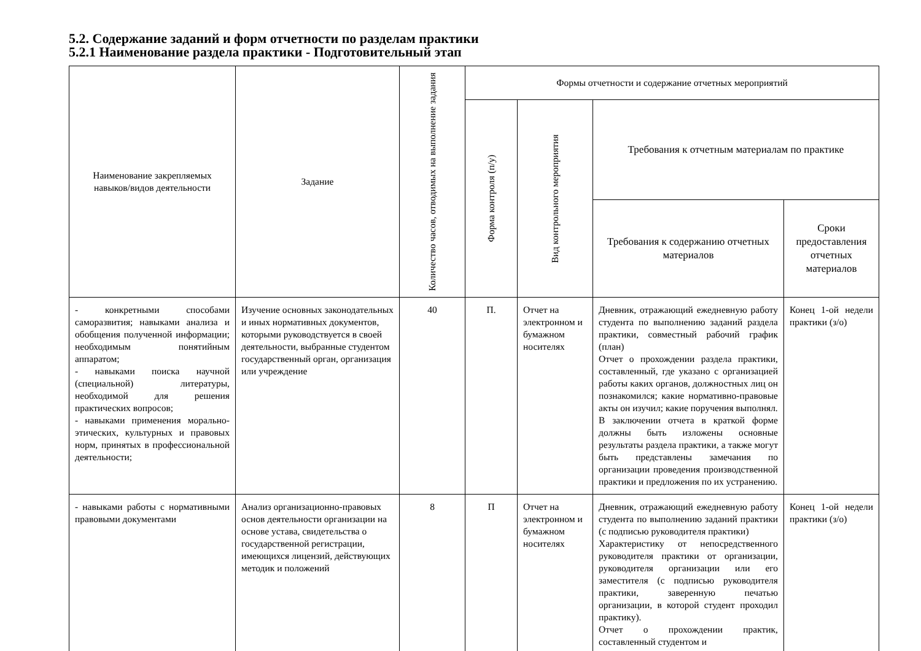5.2. Содержание заданий и форм отчетности по разделам практики
5.2.1 Наименование раздела практики - Подготовительный этап
| Наименование закрепляемых навыков/видов деятельности | Задание | Количество часов, отводимых на выполнение задания | Формы отчетности и содержание отчетных мероприятий | | | |
| --- | --- | --- | --- | --- | --- | --- |
| | | | Форма контроля (п/у) | Вид контрольного мероприятия | Требования к отчетным материалам по практике | |
| | | | | | Требования к содержанию отчетных материалов | Сроки предоставления отчетных материалов |
| - конкретными способами саморазвития; навыками анализа и обобщения полученной информации; необходимым понятийным аппаратом; - навыками поиска научной (специальной) литературы, необходимой для решения практических вопросов; - навыками применения морально-этических, культурных и правовых норм, принятых в профессиональной деятельности; | Изучение основных законодательных и иных нормативных документов, которыми руководствуется в своей деятельности, выбранные студентом государственный орган, организация или учреждение | 40 | П. | Отчет на электронном и бумажном носителях | Дневник, отражающий ежедневную работу студента по выполнению заданий раздела практики, совместный рабочий график (план) Отчет о прохождении раздела практики, составленный, где указано с организацией работы каких органов, должностных лиц он познакомился; какие нормативно-правовые акты он изучил; какие поручения выполнял. В заключении отчета в краткой форме должны быть изложены основные результаты раздела практики, а также могут быть представлены замечания по организации проведения производственной практики и предложения по их устранению. | Конец 1-ой недели практики (з/о) |
| - навыками работы с нормативными правовыми документами | Анализ организационно-правовых основ деятельности организации на основе устава, свидетельства о государственной регистрации, имеющихся лицензий, действующих методик и положений | 8 | П | Отчет на электронном и бумажном носителях | Дневник, отражающий ежедневную работу студента по выполнению заданий практики (с подписью руководителя практики) Характеристику от непосредственного руководителя практики от организации, руководителя организации или его заместителя (с подписью руководителя практики, заверенную печатью организации, в которой студент проходил практику). Отчет о прохождении практик, составленный студентом и | Конец 1-ой недели практики (з/о) |